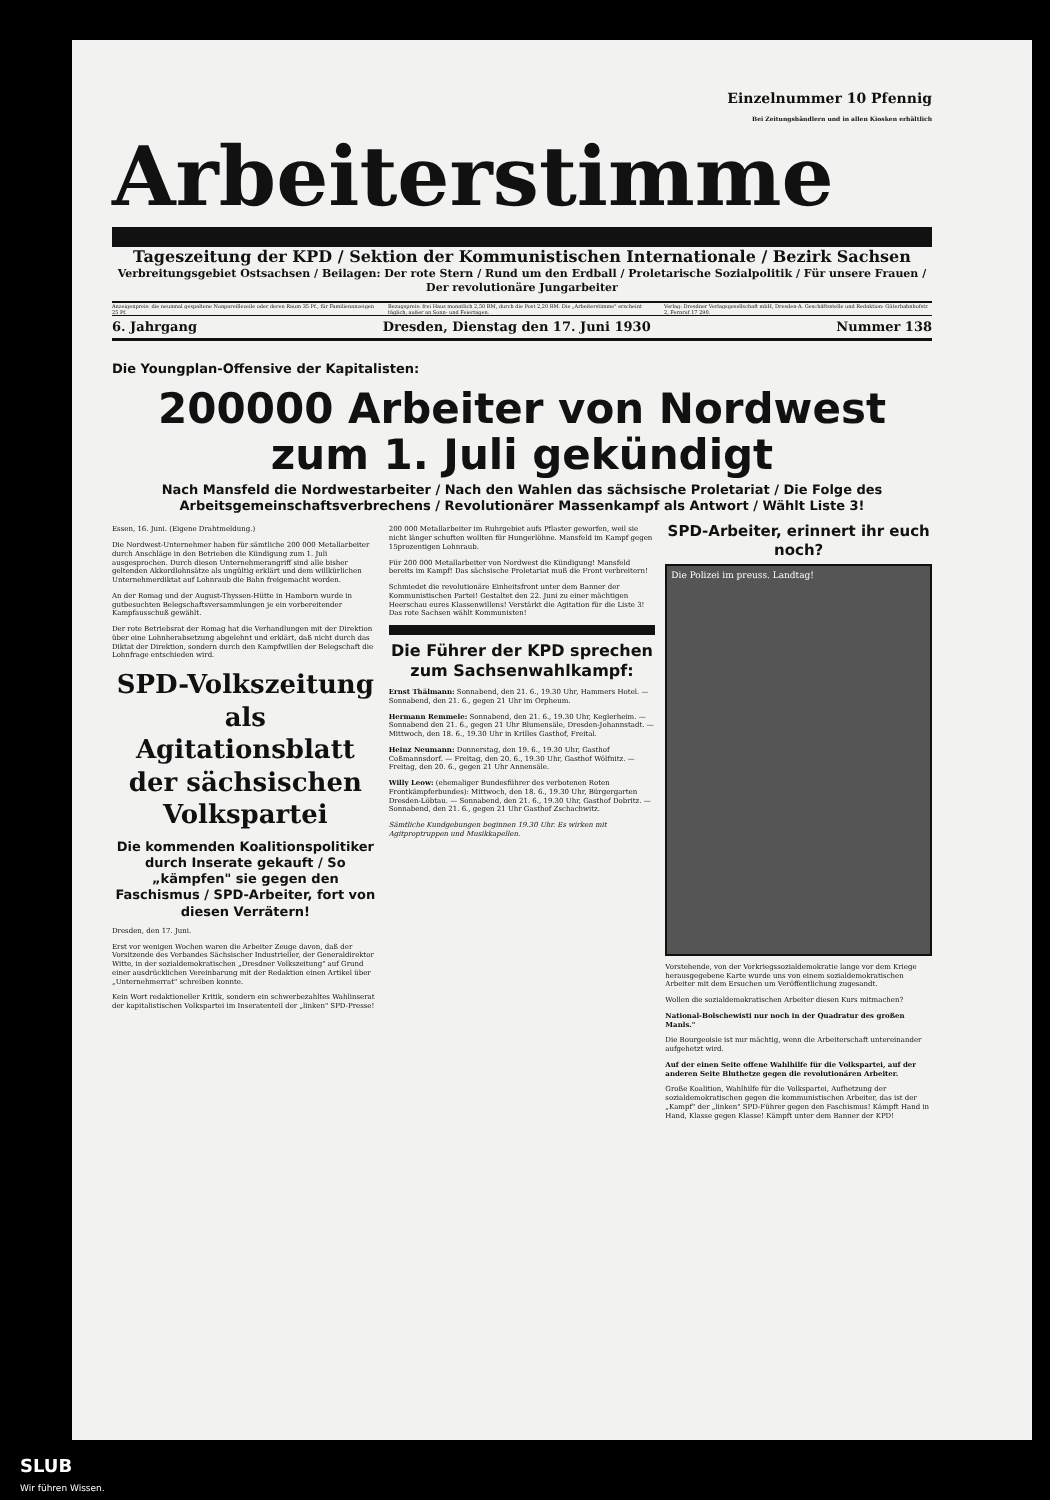Einzelnummer 10 Pfennig
Bei Zeitungshändlern und in allen Kiosken erhältlich
Arbeiterstimme
Tageszeitung der KPD / Sektion der Kommunistischen Internationale / Bezirk Sachsen
Verbreitungsgebiet Ostsachsen / Beilagen: Der rote Stern / Rund um den Erdball / Proletarische Sozialpolitik / Für unsere Frauen / Der revolutionäre Jungarbeiter
Anzeigenpreis: die neunmal gespaltene Nonpareillezeile oder deren Raum 35 Pf., für Familienanzeigen 25 Pf.
Bezugspreis: frei Haus monatlich 2,50 RM, durch die Post 2,20 RM. Die „Arbeiterstimme" erscheint täglich, außer an Sonn- und Feiertagen.
Verlag: Dresdner Verlagsgesellschaft mbH, Dresden-A. Geschäftsstelle und Redaktion: Güterbahnhofstr. 2, Fernruf 17 290.
6. Jahrgang Dresden, Dienstag den 17. Juni 1930 Nummer 138
Die Youngplan-Offensive der Kapitalisten:
200000 Arbeiter von Nordwest
zum 1. Juli gekündigt
Nach Mansfeld die Nordwestarbeiter / Nach den Wahlen das sächsische Proletariat / Die Folge des Arbeitsgemeinschaftsverbrechens / Revolutionärer Massenkampf als Antwort / Wählt Liste 3!
Essen, 16. Juni. (Eigene Drahtmeldung.)
Die Nordwest-Unternehmer haben für sämtliche 200 000 Metallarbeiter durch Anschläge in den Betrieben die Kündigung zum 1. Juli ausgesprochen. Durch diesen Unternehmerangriff sind alle bisher geltenden Akkordlohnsätze als ungültig erklärt und dem willkürlichen Unternehmerdiktat auf Lohnraub die Bahn freigemacht worden.
An der Romag und der August-Thyssen-Hütte in Hamborn wurde in gutbesuchten Belegschaftsversammlungen je ein vorbereitender Kampfausschuß gewählt.
Der rote Betriebsrat der Romag hat die Verhandlungen mit der Direktion über eine Lohnherabsetzung abgelehnt und erklärt, daß nicht durch das Diktat der Direktion, sondern durch den Kampfwillen der Belegschaft die Lohnfrage entschieden wird.
SPD-Volkszeitung als Agitationsblatt der sächsischen Volkspartei
Die kommenden Koalitionspolitiker durch Inserate gekauft / So „kämpfen" sie gegen den Faschismus / SPD-Arbeiter, fort von diesen Verrätern!
Dresden, den 17. Juni.
Erst vor wenigen Wochen waren die Arbeiter Zeuge davon, daß der Vorsitzende des Verbandes Sächsischer Industrieller, der Generaldirektor Witte, in der sozialdemokratischen „Dresdner Volkszeitung" auf Grund einer ausdrücklichen Vereinbarung mit der Redaktion einen Artikel über „Unternehmerrat" schreiben konnte.
Kein Wort redaktioneller Kritik, sondern ein schwerbezahltes Wahlinserat der kapitalistischen Volkspartei im Inseratenteil der „linken" SPD-Presse!
200 000 Metallarbeiter im Ruhrgebiet aufs Pflaster geworfen, weil sie nicht länger schuften wollten für Hungerlöhne. Mansfeld im Kampf gegen 15prozentigen Lohnraub.
Für 200 000 Metallarbeiter von Nordwest die Kündigung! Mansfeld bereits im Kampf! Das sächsische Proletariat muß die Front verbreitern!
Schmiedet die revolutionäre Einheitsfront unter dem Banner der Kommunistischen Partei! Gestaltet den 22. Juni zu einer mächtigen Heerschau eures Klassenwillens! Verstärkt die Agitation für die Liste 3! Das rote Sachsen wählt Kommunisten!
Die Führer der KPD sprechen zum Sachsenwahlkampf:
Ernst Thälmann: Sonnabend, den 21. 6., 19.30 Uhr, Hammers Hotel. — Sonnabend, den 21. 6., gegen 21 Uhr im Orpheum.
Hermann Remmele: Sonnabend, den 21. 6., 19.30 Uhr, Keglerheim. — Sonnabend den 21. 6., gegen 21 Uhr Blumensäle, Dresden-Johannstadt. — Mittwoch, den 18. 6., 19.30 Uhr in Krilles Gasthof, Freital.
Heinz Neumann: Donnerstag, den 19. 6., 19.30 Uhr, Gasthof Coßmannsdorf. — Freitag, den 20. 6., 19.30 Uhr, Gasthof Wölfnitz. — Freitag, den 20. 6., gegen 21 Uhr Annensäle.
Willy Leow: (ehemaliger Bundesführer des verbotenen Roten Frontkämpferbundes): Mittwoch, den 18. 6., 19.30 Uhr, Bürgergarten Dresden-Löbtau. — Sonnabend, den 21. 6., 19.30 Uhr, Gasthof Dobritz. — Sonnabend, den 21. 6., gegen 21 Uhr Gasthof Zschachwitz.
Sämtliche Kundgebungen beginnen 19.30 Uhr. Es wirken mit Agitproptruppen und Musikkapellen.
SPD-Arbeiter, erinnert ihr euch noch?
Die Polizei im preuss. Landtag!
Vorstehende, von der Vorkriegssozialdemokratie lange vor dem Kriege herausgegebene Karte wurde uns von einem sozialdemokratischen Arbeiter mit dem Ersuchen um Veröffentlichung zugesandt.
Wollen die sozialdemokratischen Arbeiter diesen Kurs mitmachen?
National-Bolschewisti nur noch in der Quadratur des großen Manls."
Die Bourgeoisie ist nur mächtig, wenn die Arbeiterschaft untereinander aufgehetzt wird.
Auf der einen Seite offene Wahlhilfe für die Volkspartei, auf der anderen Seite Bluthetze gegen die revolutionären Arbeiter.
Große Koalition, Wahlhilfe für die Volkspartei, Aufhetzung der sozialdemokratischen gegen die kommunistischen Arbeiter, das ist der „Kampf" der „linken" SPD-Führer gegen den Faschismus! Kämpft Hand in Hand, Klasse gegen Klasse! Kämpft unter dem Banner der KPD!
SLUB
Wir führen Wissen.